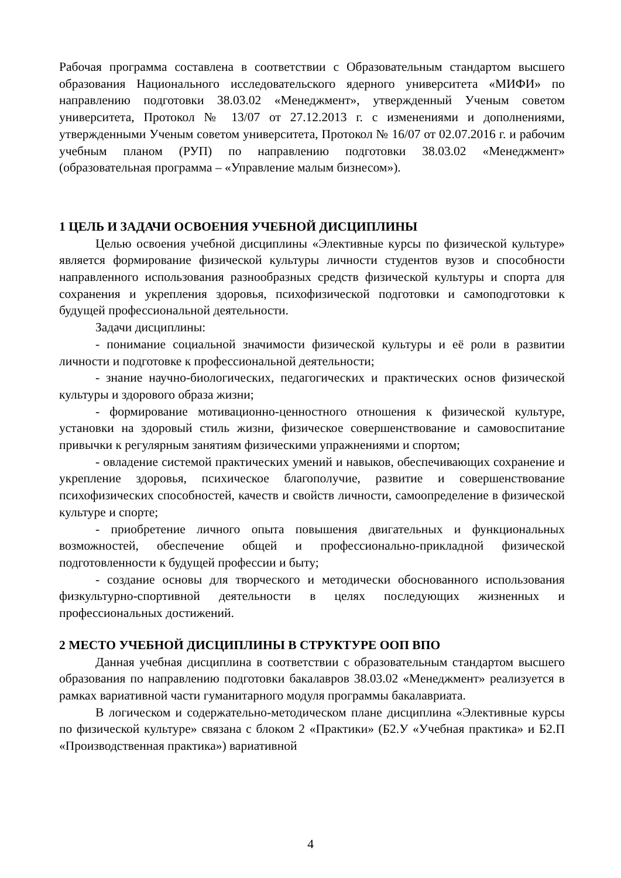Рабочая программа составлена в соответствии с Образовательным стандартом высшего образования Национального исследовательского ядерного университета «МИФИ» по направлению подготовки 38.03.02 «Менеджмент», утвержденный Ученым советом университета, Протокол № 13/07 от 27.12.2013 г. с изменениями и дополнениями, утвержденными Ученым советом университета, Протокол № 16/07 от 02.07.2016 г. и рабочим учебным планом (РУП) по направлению подготовки 38.03.02 «Менеджмент» (образовательная программа – «Управление малым бизнесом»).
1 ЦЕЛЬ И ЗАДАЧИ ОСВОЕНИЯ УЧЕБНОЙ ДИСЦИПЛИНЫ
Целью освоения учебной дисциплины «Элективные курсы по физической культуре» является формирование физической культуры личности студентов вузов и способности направленного использования разнообразных средств физической культуры и спорта для сохранения и укрепления здоровья, психофизической подготовки и самоподготовки к будущей профессиональной деятельности.
Задачи дисциплины:
- понимание социальной значимости физической культуры и её роли в развитии личности и подготовке к профессиональной деятельности;
- знание научно-биологических, педагогических и практических основ физической культуры и здорового образа жизни;
- формирование мотивационно-ценностного отношения к физической культуре, установки на здоровый стиль жизни, физическое совершенствование и самовоспитание привычки к регулярным занятиям физическими упражнениями и спортом;
- овладение системой практических умений и навыков, обеспечивающих сохранение и укрепление здоровья, психическое благополучие, развитие и совершенствование психофизических способностей, качеств и свойств личности, самоопределение в физической культуре и спорте;
- приобретение личного опыта повышения двигательных и функциональных возможностей, обеспечение общей и профессионально-прикладной физической подготовленности к будущей профессии и быту;
- создание основы для творческого и методически обоснованного использования физкультурно-спортивной деятельности в целях последующих жизненных и профессиональных достижений.
2 МЕСТО УЧЕБНОЙ ДИСЦИПЛИНЫ В СТРУКТУРЕ ООП ВПО
Данная учебная дисциплина в соответствии с образовательным стандартом высшего образования по направлению подготовки бакалавров 38.03.02 «Менеджмент» реализуется в рамках вариативной части гуманитарного модуля программы бакалавриата.
В логическом и содержательно-методическом плане дисциплина «Элективные курсы по физической культуре» связана с блоком 2 «Практики» (Б2.У «Учебная практика» и Б2.П «Производственная практика») вариативной
4